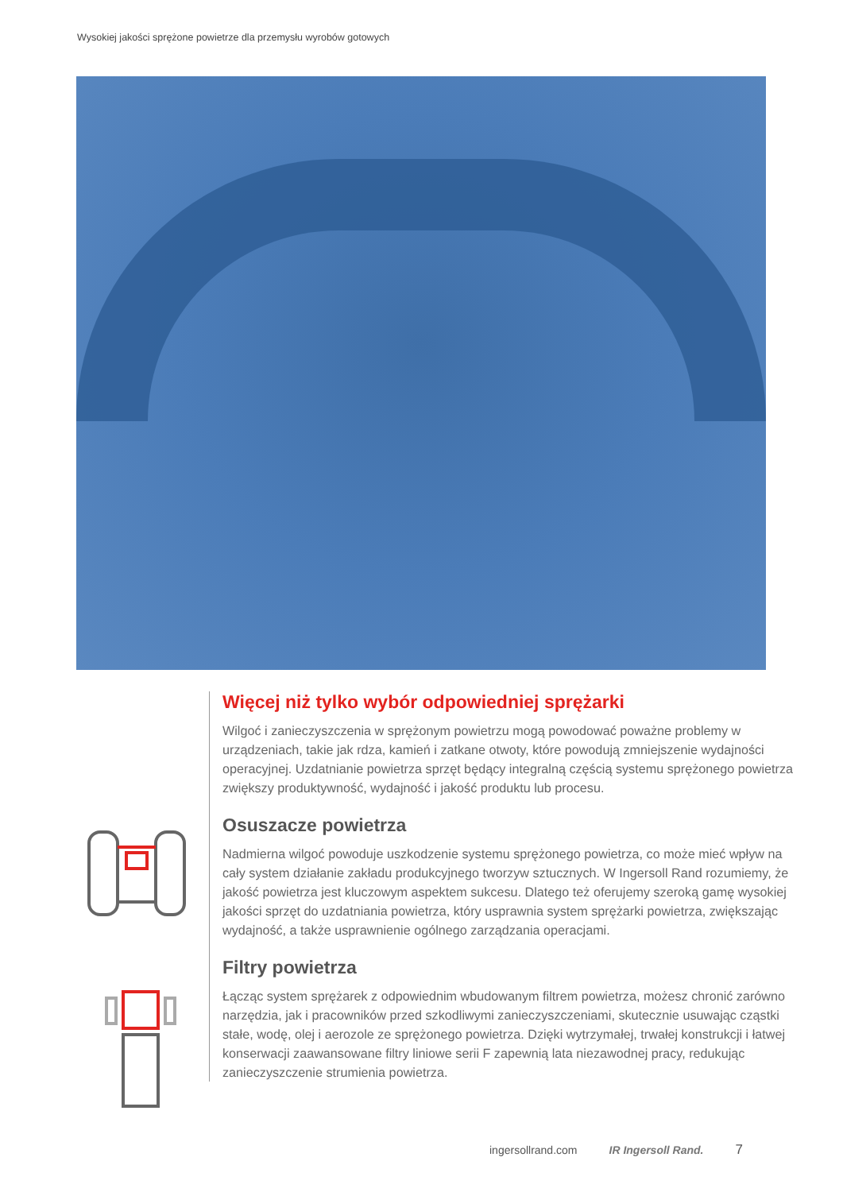Wysokiej jakości sprężone powietrze dla przemysłu wyrobów gotowych
Więcej niż tylko wybór odpowiedniej sprężarki
Wilgoć i zanieczyszczenia w sprężonym powietrzu mogą powodować poważne problemy w urządzeniach, takie jak rdza, kamień i zatkane otwoty, które powodują zmniejszenie wydajności operacyjnej. Uzdatnianie powietrza sprzęt będący integralną częścią systemu sprężonego powietrza zwiększy produktywność, wydajność i jakość produktu lub procesu.
Osuszacze powietrza
Nadmierna wilgoć powoduje uszkodzenie systemu sprężonego powietrza, co może mieć wpływ na cały system działanie zakładu produkcyjnego tworzyw sztucznych. W Ingersoll Rand rozumiemy, że jakość powietrza jest kluczowym aspektem sukcesu. Dlatego też oferujemy szeroką gamę wysokiej jakości sprzęt do uzdatniania powietrza, który usprawnia system sprężarki powietrza, zwiększając wydajność, a także usprawnienie ogólnego zarządzania operacjami.
Filtry powietrza
Łącząc system sprężarek z odpowiednim wbudowanym filtrem powietrza, możesz chronić zarówno narzędzia, jak i pracowników przed szkodliwymi zanieczyszczeniami, skutecznie usuwając cząstki stałe, wodę, olej i aerozole ze sprężonego powietrza. Dzięki wytrzymałej, trwałej konstrukcji i łatwej konserwacji zaawansowane filtry liniowe serii F zapewnią lata niezawodnej pracy, redukując zanieczyszczenie strumienia powietrza.
ingersollrand.com IR Ingersoll Rand. 7